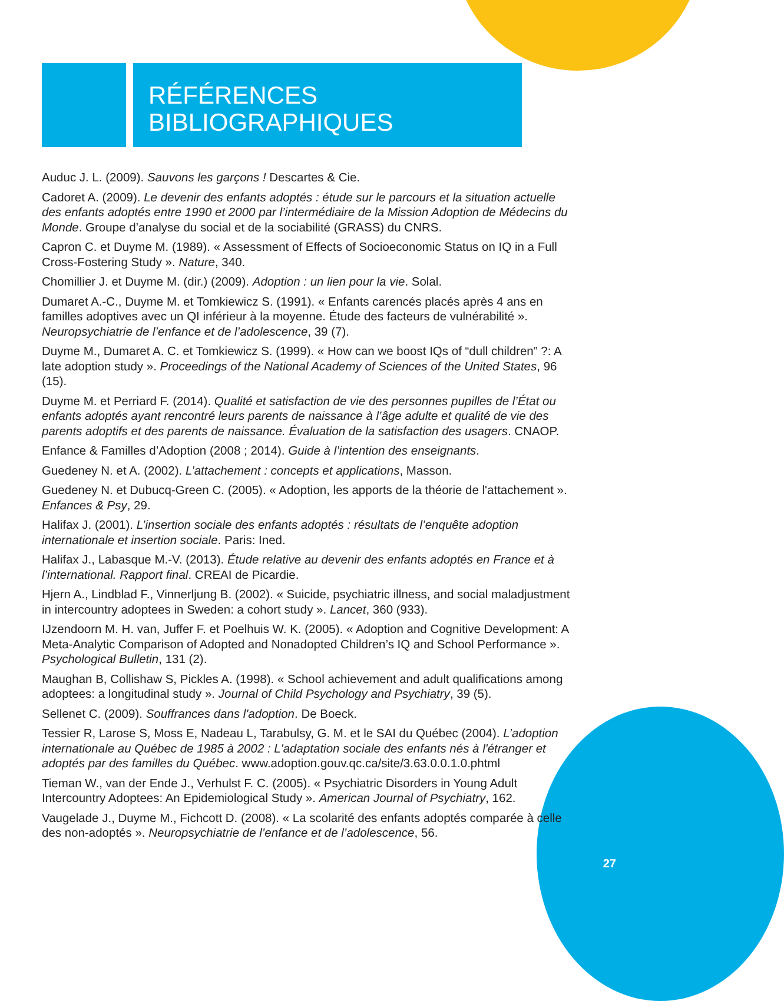RÉFÉRENCES
BIBLIOGRAPHIQUES
Auduc J. L. (2009). Sauvons les garçons ! Descartes & Cie.
Cadoret A. (2009). Le devenir des enfants adoptés : étude sur le parcours et la situation actuelle des enfants adoptés entre 1990 et 2000 par l’intermédiaire de la Mission Adoption de Médecins du Monde. Groupe d’analyse du social et de la sociabilité (GRASS) du CNRS.
Capron C. et Duyme M. (1989). « Assessment of Effects of Socioeconomic Status on IQ in a Full Cross-Fostering Study ». Nature, 340.
Chomillier J. et Duyme M. (dir.) (2009). Adoption : un lien pour la vie. Solal.
Dumaret A.-C., Duyme M. et Tomkiewicz S. (1991). « Enfants carencés placés après 4 ans en familles adoptives avec un QI inférieur à la moyenne. Étude des facteurs de vulnérabilité ». Neuropsychiatrie de l’enfance et de l’adolescence, 39 (7).
Duyme M., Dumaret A. C. et Tomkiewicz S. (1999). « How can we boost IQs of “dull children” ?: A late adoption study ». Proceedings of the National Academy of Sciences of the United States, 96 (15).
Duyme M. et Perriard F. (2014). Qualité et satisfaction de vie des personnes pupilles de l’État ou enfants adoptés ayant rencontré leurs parents de naissance à l’âge adulte et qualité de vie des parents adoptifs et des parents de naissance. Évaluation de la satisfaction des usagers. CNAOP.
Enfance & Familles d’Adoption (2008 ; 2014). Guide à l’intention des enseignants.
Guedeney N. et A. (2002). L’attachement : concepts et applications, Masson.
Guedeney N. et Dubucq-Green C. (2005). « Adoption, les apports de la théorie de l'attachement ». Enfances & Psy, 29.
Halifax J. (2001). L’insertion sociale des enfants adoptés : résultats de l’enquête adoption internationale et insertion sociale. Paris: Ined.
Halifax J., Labasque M.-V. (2013). Étude relative au devenir des enfants adoptés en France et à l’international. Rapport final. CREAI de Picardie.
Hjern A., Lindblad F., Vinnerljung B. (2002). « Suicide, psychiatric illness, and social maladjustment in intercountry adoptees in Sweden: a cohort study ». Lancet, 360 (933).
IJzendoorn M. H. van, Juffer F. et Poelhuis W. K. (2005). « Adoption and Cognitive Development: A Meta-Analytic Comparison of Adopted and Nonadopted Children’s IQ and School Performance ». Psychological Bulletin, 131 (2).
Maughan B, Collishaw S, Pickles A. (1998). « School achievement and adult qualifications among adoptees: a longitudinal study ». Journal of Child Psychology and Psychiatry, 39 (5).
Sellenet C. (2009). Souffrances dans l'adoption. De Boeck.
Tessier R, Larose S, Moss E, Nadeau L, Tarabulsy, G. M. et le SAI du Québec (2004). L’adoption internationale au Québec de 1985 à 2002 : L'adaptation sociale des enfants nés à l'étranger et adoptés par des familles du Québec. www.adoption.gouv.qc.ca/site/3.63.0.0.1.0.phtml
Tieman W., van der Ende J., Verhulst F. C. (2005). « Psychiatric Disorders in Young Adult Intercountry Adoptees: An Epidemiological Study ». American Journal of Psychiatry, 162.
Vaugelade J., Duyme M., Fichcott D. (2008). « La scolarité des enfants adoptés comparée à celle des non-adoptés ». Neuropsychiatrie de l’enfance et de l’adolescence, 56.
27